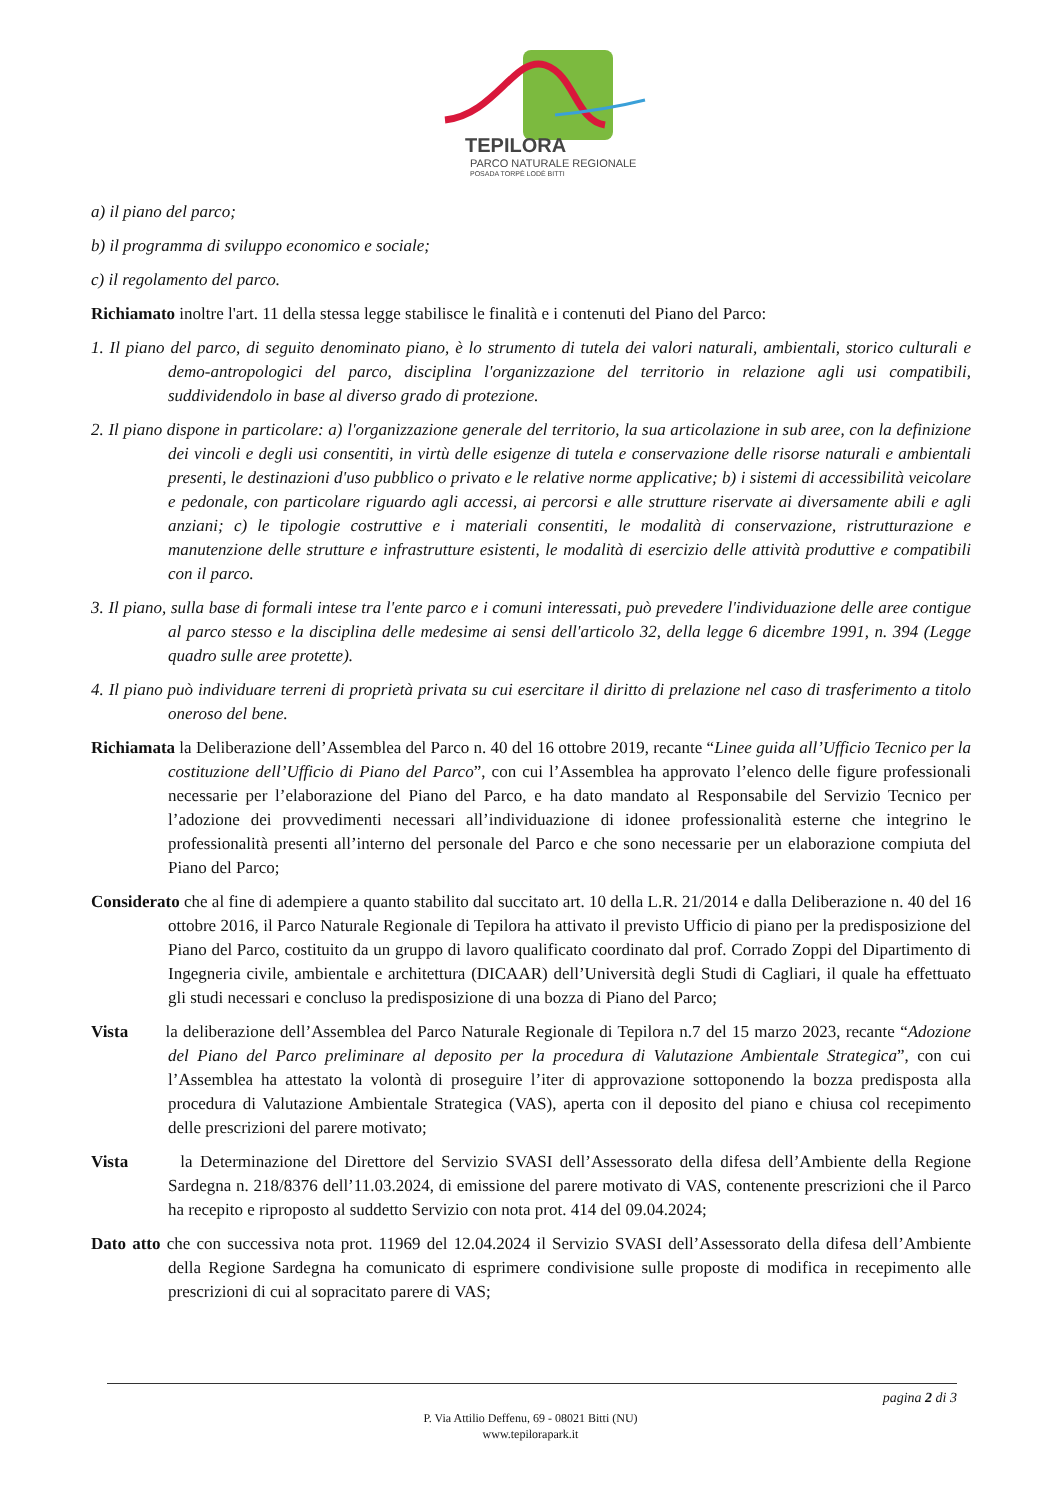TEPILORA
PARCO NATURALE REGIONALE
POSADA TORPÈ LODÈ BITTI
a) il piano del parco;
b) il programma di sviluppo economico e sociale;
c) il regolamento del parco.
Richiamato inoltre l'art. 11 della stessa legge stabilisce le finalità e i contenuti del Piano del Parco:
1. Il piano del parco, di seguito denominato piano, è lo strumento di tutela dei valori naturali, ambientali, storico culturali e demo-antropologici del parco, disciplina l'organizzazione del territorio in relazione agli usi compatibili, suddividendolo in base al diverso grado di protezione.
2. Il piano dispone in particolare: a) l'organizzazione generale del territorio, la sua articolazione in sub aree, con la definizione dei vincoli e degli usi consentiti, in virtù delle esigenze di tutela e conservazione delle risorse naturali e ambientali presenti, le destinazioni d'uso pubblico o privato e le relative norme applicative; b) i sistemi di accessibilità veicolare e pedonale, con particolare riguardo agli accessi, ai percorsi e alle strutture riservate ai diversamente abili e agli anziani; c) le tipologie costruttive e i materiali consentiti, le modalità di conservazione, ristrutturazione e manutenzione delle strutture e infrastrutture esistenti, le modalità di esercizio delle attività produttive e compatibili con il parco.
3. Il piano, sulla base di formali intese tra l'ente parco e i comuni interessati, può prevedere l'individuazione delle aree contigue al parco stesso e la disciplina delle medesime ai sensi dell'articolo 32, della legge 6 dicembre 1991, n. 394 (Legge quadro sulle aree protette).
4. Il piano può individuare terreni di proprietà privata su cui esercitare il diritto di prelazione nel caso di trasferimento a titolo oneroso del bene.
Richiamata la Deliberazione dell’Assemblea del Parco n. 40 del 16 ottobre 2019, recante “Linee guida all’Ufficio Tecnico per la costituzione dell’Ufficio di Piano del Parco”, con cui l’Assemblea ha approvato l’elenco delle figure professionali necessarie per l’elaborazione del Piano del Parco, e ha dato mandato al Responsabile del Servizio Tecnico per l’adozione dei provvedimenti necessari all’individuazione di idonee professionalità esterne che integrino le professionalità presenti all’interno del personale del Parco e che sono necessarie per un elaborazione compiuta del Piano del Parco;
Considerato che al fine di adempiere a quanto stabilito dal succitato art. 10 della L.R. 21/2014 e dalla Deliberazione n. 40 del 16 ottobre 2016, il Parco Naturale Regionale di Tepilora ha attivato il previsto Ufficio di piano per la predisposizione del Piano del Parco, costituito da un gruppo di lavoro qualificato coordinato dal prof. Corrado Zoppi del Dipartimento di Ingegneria civile, ambientale e architettura (DICAAR) dell’Università degli Studi di Cagliari, il quale ha effettuato gli studi necessari e concluso la predisposizione di una bozza di Piano del Parco;
Vista la deliberazione dell’Assemblea del Parco Naturale Regionale di Tepilora n.7 del 15 marzo 2023, recante “Adozione del Piano del Parco preliminare al deposito per la procedura di Valutazione Ambientale Strategica”, con cui l’Assemblea ha attestato la volontà di proseguire l’iter di approvazione sottoponendo la bozza predisposta alla procedura di Valutazione Ambientale Strategica (VAS), aperta con il deposito del piano e chiusa col recepimento delle prescrizioni del parere motivato;
Vista la Determinazione del Direttore del Servizio SVASI dell’Assessorato della difesa dell’Ambiente della Regione Sardegna n. 218/8376 dell’11.03.2024, di emissione del parere motivato di VAS, contenente prescrizioni che il Parco ha recepito e riproposto al suddetto Servizio con nota prot. 414 del 09.04.2024;
Dato atto che con successiva nota prot. 11969 del 12.04.2024 il Servizio SVASI dell’Assessorato della difesa dell’Ambiente della Regione Sardegna ha comunicato di esprimere condivisione sulle proposte di modifica in recepimento alle prescrizioni di cui al sopracitato parere di VAS;
pagina 2 di 3
P. Via Attilio Deffenu, 69 - 08021 Bitti (NU)
www.tepilorapark.it